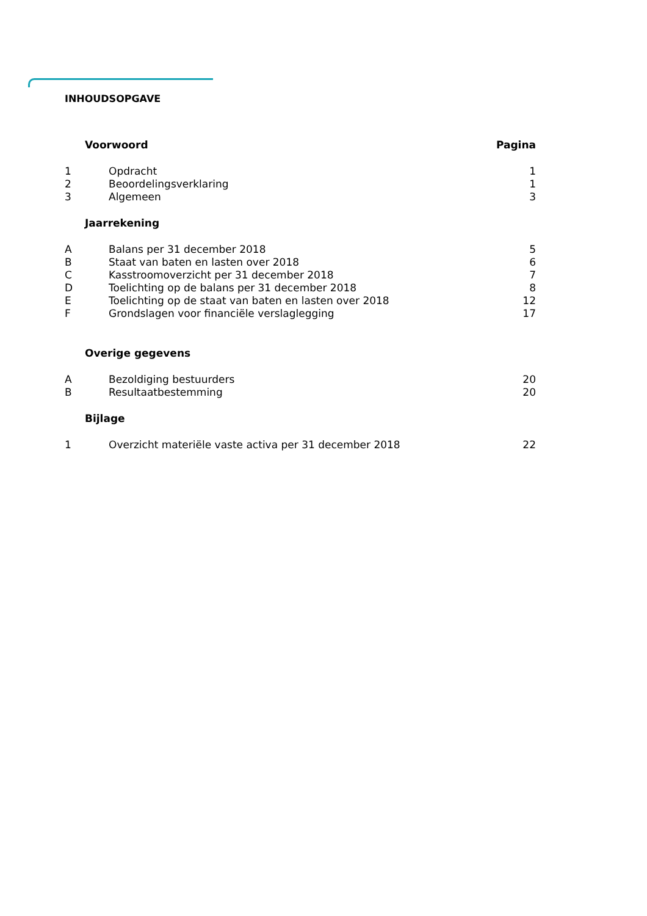INHOUDSOPGAVE
| | Voorwoord | Pagina |
| 1 | Opdracht | 1 |
| 2 | Beoordelingsverklaring | 1 |
| 3 | Algemeen | 3 |
| | Jaarrekening | |
| A | Balans per 31 december 2018 | 5 |
| B | Staat van baten en lasten over 2018 | 6 |
| C | Kasstroomoverzicht per 31 december 2018 | 7 |
| D | Toelichting op de balans per 31 december 2018 | 8 |
| E | Toelichting op de staat van baten en lasten over 2018 | 12 |
| F | Grondslagen voor financiële verslaglegging | 17 |
| | Overige gegevens | |
| A | Bezoldiging bestuurders | 20 |
| B | Resultaatbestemming | 20 |
| | Bijlage | |
| 1 | Overzicht materiële vaste activa per 31 december 2018 | 22 |